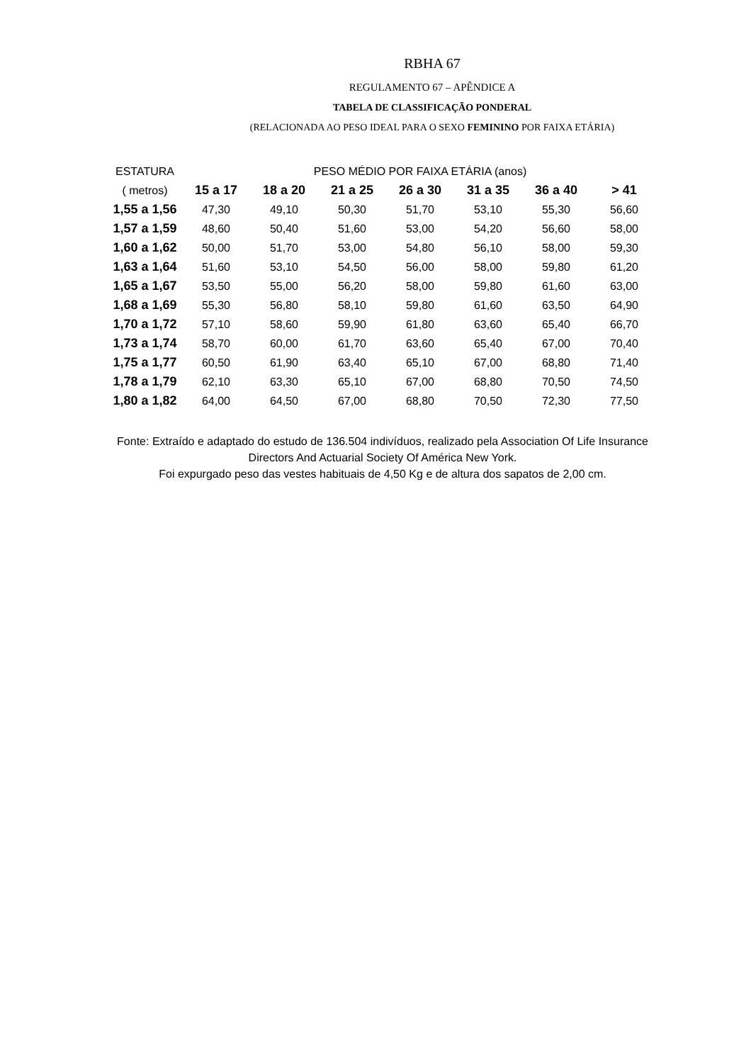RBHA 67
REGULAMENTO 67 – APÊNDICE A
TABELA DE CLASSIFICAÇÃO PONDERAL
(RELACIONADA AO PESO IDEAL PARA O SEXO FEMININO POR FAIXA ETÁRIA)
| ESTATURA | PESO MÉDIO POR FAIXA ETÁRIA (anos) | | | | | | |
| --- | --- | --- | --- | --- | --- | --- | --- |
| ( metros) | 15 a 17 | 18 a 20 | 21 a 25 | 26 a 30 | 31 a 35 | 36 a 40 | > 41 |
| 1,55 a 1,56 | 47,30 | 49,10 | 50,30 | 51,70 | 53,10 | 55,30 | 56,60 |
| 1,57 a 1,59 | 48,60 | 50,40 | 51,60 | 53,00 | 54,20 | 56,60 | 58,00 |
| 1,60 a 1,62 | 50,00 | 51,70 | 53,00 | 54,80 | 56,10 | 58,00 | 59,30 |
| 1,63 a 1,64 | 51,60 | 53,10 | 54,50 | 56,00 | 58,00 | 59,80 | 61,20 |
| 1,65 a 1,67 | 53,50 | 55,00 | 56,20 | 58,00 | 59,80 | 61,60 | 63,00 |
| 1,68 a 1,69 | 55,30 | 56,80 | 58,10 | 59,80 | 61,60 | 63,50 | 64,90 |
| 1,70 a 1,72 | 57,10 | 58,60 | 59,90 | 61,80 | 63,60 | 65,40 | 66,70 |
| 1,73 a 1,74 | 58,70 | 60,00 | 61,70 | 63,60 | 65,40 | 67,00 | 70,40 |
| 1,75 a 1,77 | 60,50 | 61,90 | 63,40 | 65,10 | 67,00 | 68,80 | 71,40 |
| 1,78 a 1,79 | 62,10 | 63,30 | 65,10 | 67,00 | 68,80 | 70,50 | 74,50 |
| 1,80 a 1,82 | 64,00 | 64,50 | 67,00 | 68,80 | 70,50 | 72,30 | 77,50 |
Fonte: Extraído e adaptado do estudo de 136.504 indivíduos, realizado pela Association Of Life Insurance Directors And Actuarial Society Of América New York.
Foi expurgado peso das vestes habituais de 4,50 Kg e de altura dos sapatos de 2,00 cm.